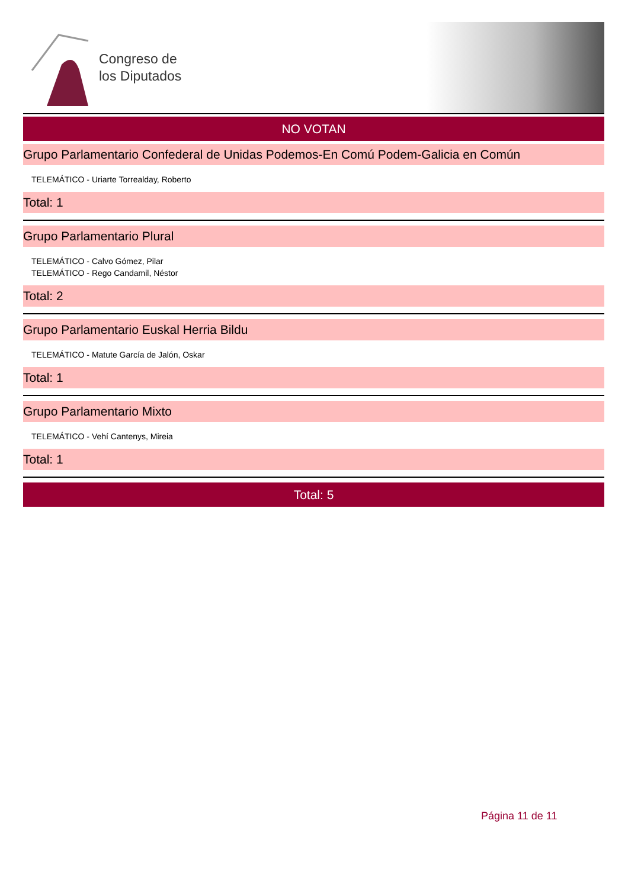Congreso de
los Diputados
NO VOTAN
Grupo Parlamentario Confederal de Unidas Podemos-En Comú Podem-Galicia en Común
TELEMÁTICO - Uriarte Torrealday, Roberto
Total: 1
Grupo Parlamentario Plural
TELEMÁTICO - Calvo Gómez, Pilar
TELEMÁTICO - Rego Candamil, Néstor
Total: 2
Grupo Parlamentario Euskal Herria Bildu
TELEMÁTICO - Matute García de Jalón, Oskar
Total: 1
Grupo Parlamentario Mixto
TELEMÁTICO - Vehí Cantenys, Mireia
Total: 1
Total: 5
Página 11 de 11